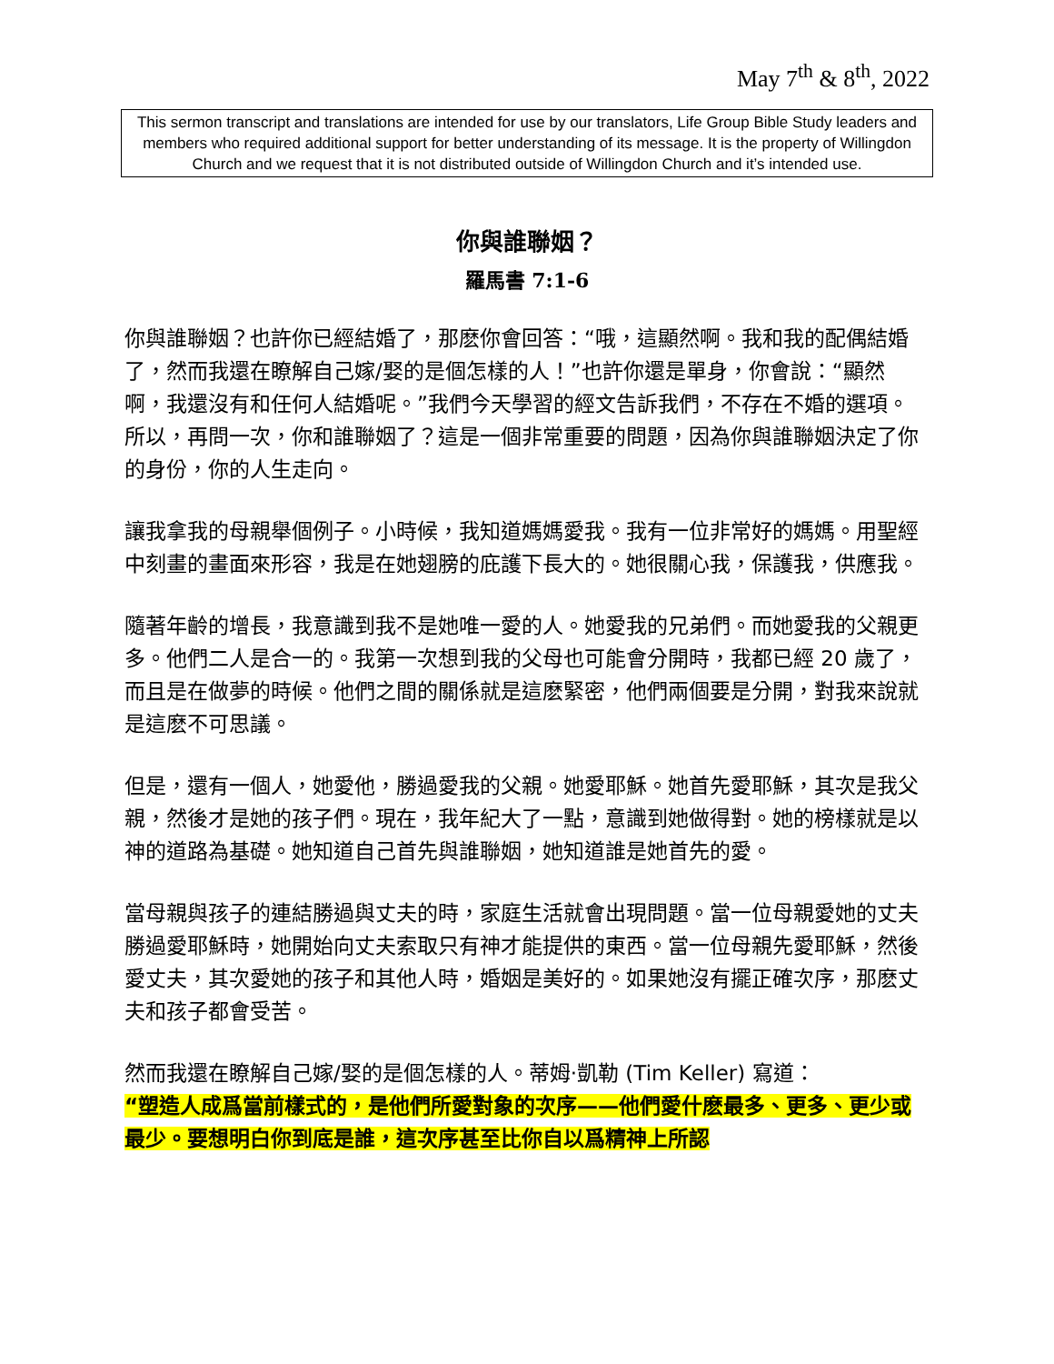May 7<sup>th</sup> & 8<sup>th</sup>, 2022
This sermon transcript and translations are intended for use by our translators, Life Group Bible Study leaders and members who required additional support for better understanding of its message. It is the property of Willingdon Church and we request that it is not distributed outside of Willingdon Church and it’s intended use.
你與誰聯姻？
羅馬書 7:1-6
你與誰聯姻？也許你已經結婚了，那麽你會回答：“哦，這顯然啊。我和我的配偶結婚了，然而我還在瞭解自己嫁/娶的是個怎樣的人！”也許你還是單身，你會說：“顯然啊，我還沒有和任何人結婚呢。”我們今天學習的經文告訴我們，不存在不婚的選項。所以，再問一次，你和誰聯姻了？這是一個非常重要的問題，因為你與誰聯姻決定了你的身份，你的人生走向。
讓我拿我的母親舉個例子。小時候，我知道媽媽愛我。我有一位非常好的媽媽。用聖經中刻畫的畫面來形容，我是在她翅膀的庇護下長大的。她很關心我，保護我，供應我。
隨著年齡的增長，我意識到我不是她唯一愛的人。她愛我的兄弟們。而她愛我的父親更多。他們二人是合一的。我第一次想到我的父母也可能會分開時，我都已經 20 歲了，而且是在做夢的時候。他們之間的關係就是這麽緊密，他們兩個要是分開，對我來說就是這麽不可思議。
但是，還有一個人，她愛他，勝過愛我的父親。她愛耶穌。她首先愛耶穌，其次是我父親，然後才是她的孩子們。現在，我年紀大了一點，意識到她做得對。她的榜樣就是以神的道路為基礎。她知道自己首先與誰聯姻，她知道誰是她首先的愛。
當母親與孩子的連結勝過與丈夫的時，家庭生活就會出現問題。當一位母親愛她的丈夫勝過愛耶穌時，她開始向丈夫索取只有神才能提供的東西。當一位母親先愛耶穌，然後愛丈夫，其次愛她的孩子和其他人時，婚姻是美好的。如果她沒有擺正確次序，那麽丈夫和孩子都會受苦。
然而我還在瞭解自己嫁/娶的是個怎樣的人。蒂姆·凱勒 (Tim Keller) 寫道：
“塑造人成爲當前樣式的，是他們所愛對象的次序——他們愛什麽最多、更多、更少或最少。要想明白你到底是誰，這次序甚至比你自以爲精神上所認